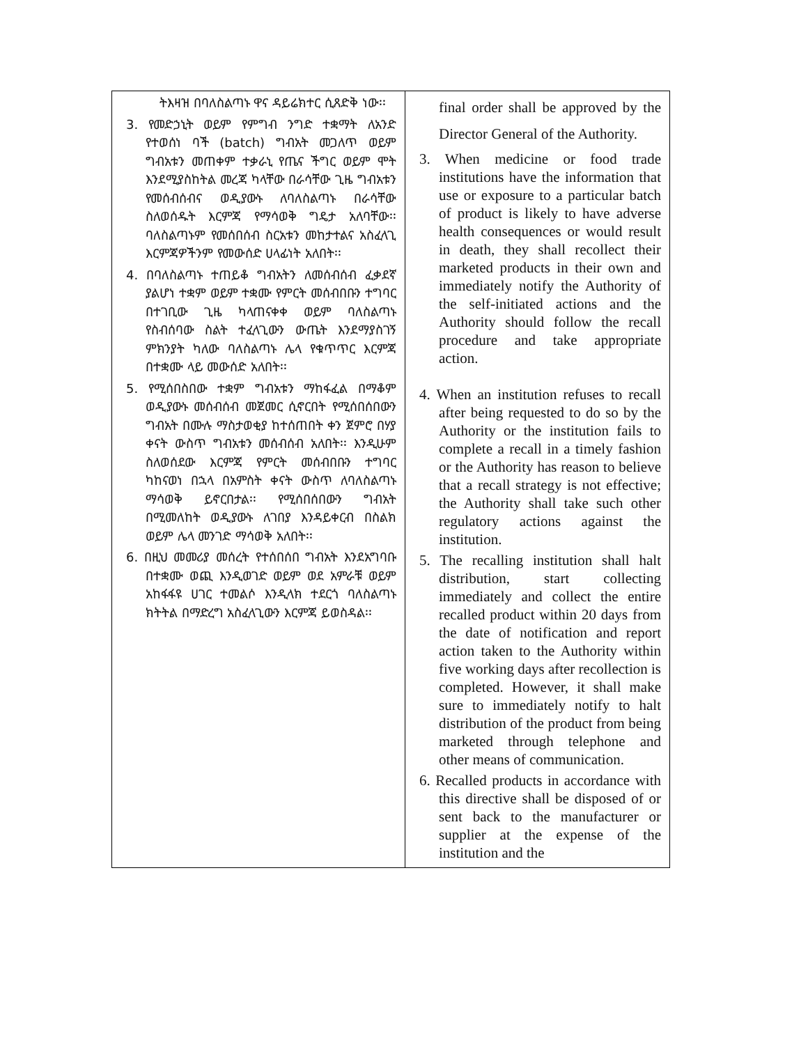| ትእዛዝ በባለስልጣኑ ዋና ዳይሬክተር ሲጸድቅ ነው፡፡ 3. የመድኃኒት ወይም የምግብ ንግድ ተቋማት ለአንድ የተወሰነ ባች (batch) ግብአት መጋለጥ ወይም ግብአቱን መጠቀም ተቃራኒ የጤና ችግር ወይም ሞት እንደሚያስከትል መረጃ ካላቸው በራሳቸው ጊዜ ግብአቱን የመሰብሰብና ወዲያውኑ ለባለስልጣኑ በራሳቸው ስለወሰዱት እርምጃ የማሳወቅ ግዴታ አለባቸው፡፡ ባለስልጣኑም የመሰበሰብ ስርአቱን መከታተልና አስፈላጊ እርምጃዎችንም የመውሰድ ሀላፊነት አለበት፡፡ 4. በባለስልጣኑ ተጠይቆ ግብአትን ለመሰብሰብ ፈቃደኛ ያልሆነ ተቋም ወይም ተቋሙ የምርት መሰብበቡን ተግባር በተገቢው ጊዜ ካላጠናቀቀ ወይም ባለስልጣኑ የስብሰባው ስልት ተፈላጊውን ውጤት እንደማያስገኝ ምክንያት ካለው ባለስልጣኑ ሌላ የቁጥጥር እርምጃ በተቋሙ ላይ መውሰድ አለበት፡፡ 5. የሚሰበስበው ተቋም ግብአቱን ማከፋፈል በማቆም ወዲያውኑ መሰብሰብ መጀመር ሲኖርበት የሚሰበሰበውን ግብአት በሙሉ ማስታወቂያ ከተሰጠበት ቀን ጀምሮ በሃያ ቀናት ውስጥ ግብአቱን መሰብሰብ አለበት፡፡ እንዲሁም ስለወሰደው እርምጃ የምርት መሰብበቡን ተግባር ካከናወነ በኋላ በአምስት ቀናት ውስጥ ለባለስልጣኑ ማሳወቅ ይኖርበታል፡፡ የሚሰበሰበውን ግብአት በሚመለከት ወዲያውኑ ለገበያ እንዳይቀርብ በስልክ ወይም ሌላ መንገድ ማሳወቅ አለበት፡፡ 6. በዚህ መመሪያ መሰረት የተሰበሰበ ግብአት እንደአግባቡ በተቋሙ ወጪ እንዲወገድ ወይም ወደ አምራቹ ወይም አከፋፋዩ ሀገር ተመልሶ እንዲላክ ተደርጎ ባለስልጣኑ ክትትል በማድረግ አስፈላጊውን እርምጃ ይወስዳል፡፡ | final order shall be approved by the Director General of the Authority. 3. When medicine or food trade institutions have the information that use or exposure to a particular batch of product is likely to have adverse health consequences or would result in death, they shall recollect their marketed products in their own and immediately notify the Authority of the self-initiated actions and the Authority should follow the recall procedure and take appropriate action. 4. When an institution refuses to recall after being requested to do so by the Authority or the institution fails to complete a recall in a timely fashion or the Authority has reason to believe that a recall strategy is not effective; the Authority shall take such other regulatory actions against the institution. 5. The recalling institution shall halt distribution, start collecting immediately and collect the entire recalled product within 20 days from the date of notification and report action taken to the Authority within five working days after recollection is completed. However, it shall make sure to immediately notify to halt distribution of the product from being marketed through telephone and other means of communication. 6. Recalled products in accordance with this directive shall be disposed of or sent back to the manufacturer or supplier at the expense of the institution and the |